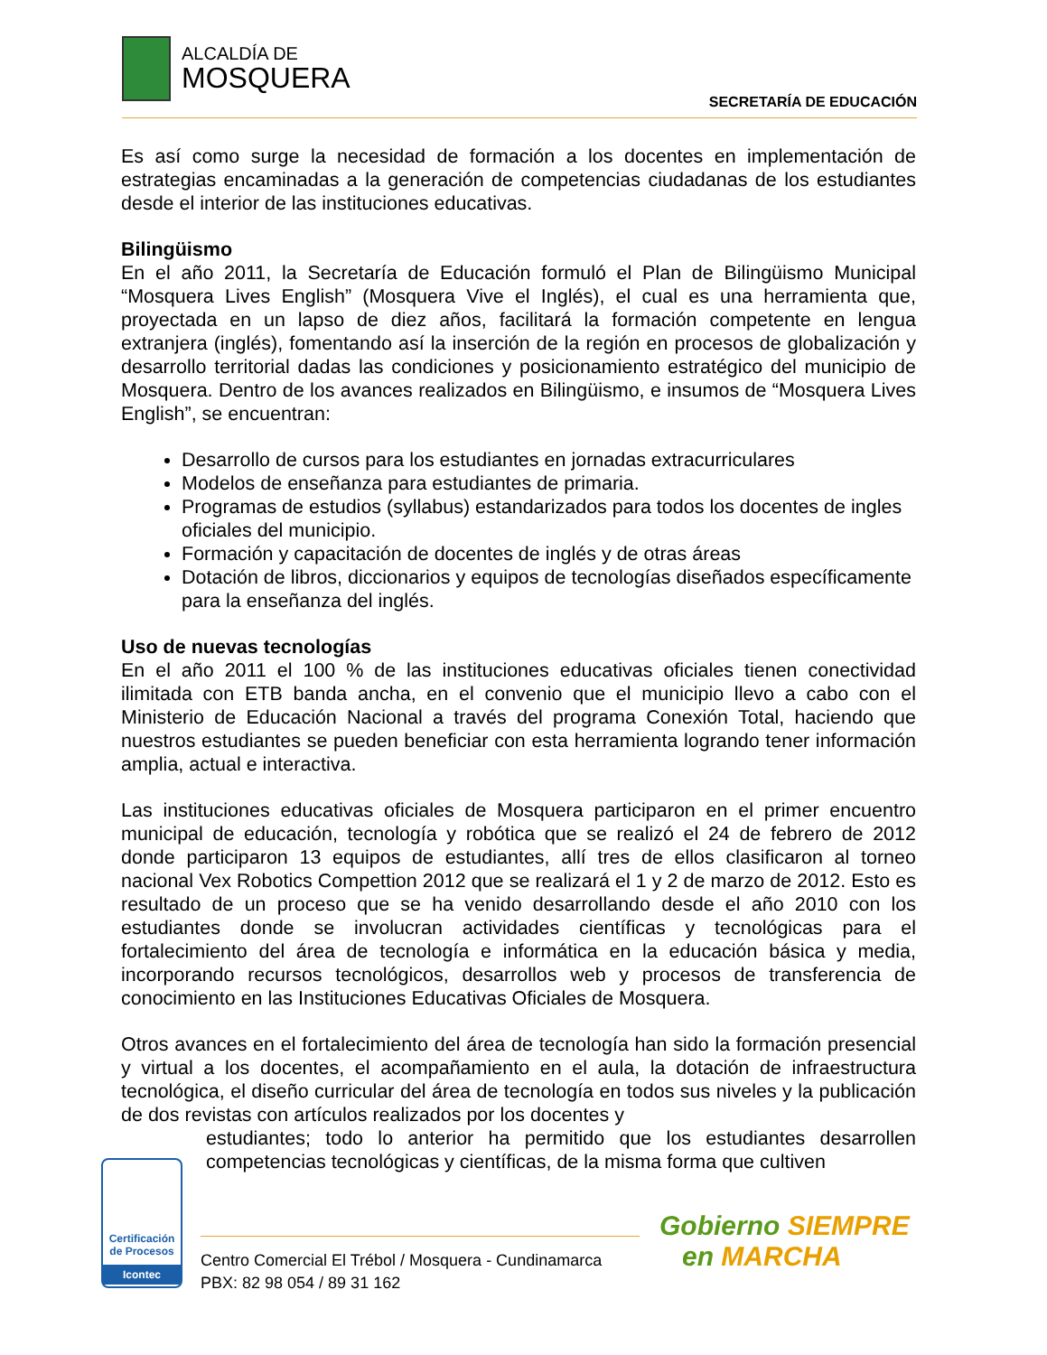ALCALDÍA DE
MOSQUERA
SECRETARÍA DE EDUCACIÓN
Es así como surge la necesidad de formación a los docentes en implementación de estrategias encaminadas a la generación de competencias ciudadanas de los estudiantes desde el interior de las instituciones educativas.
Bilingüismo
En el año 2011, la Secretaría de Educación formuló el Plan de Bilingüismo Municipal “Mosquera Lives English” (Mosquera Vive el Inglés), el cual es una herramienta que, proyectada en un lapso de diez años, facilitará la formación competente en lengua extranjera (inglés), fomentando así la inserción de la región en procesos de globalización y desarrollo territorial dadas las condiciones y posicionamiento estratégico del municipio de Mosquera. Dentro de los avances realizados en Bilingüismo, e insumos de “Mosquera Lives English”, se encuentran:
Desarrollo de cursos para los estudiantes en jornadas extracurriculares
Modelos de enseñanza para estudiantes de primaria.
Programas de estudios (syllabus) estandarizados para todos los docentes de ingles oficiales del municipio.
Formación y capacitación de docentes de inglés y de otras áreas
Dotación de libros, diccionarios y equipos de tecnologías diseñados específicamente para la enseñanza del inglés.
Uso de nuevas tecnologías
En el año 2011 el 100 % de las instituciones educativas oficiales tienen conectividad ilimitada con ETB banda ancha, en el convenio que el municipio llevo a cabo con el Ministerio de Educación Nacional a través del programa Conexión Total, haciendo que nuestros estudiantes se pueden beneficiar con esta herramienta logrando tener información amplia, actual e interactiva.
Las instituciones educativas oficiales de Mosquera participaron en el primer encuentro municipal de educación, tecnología y robótica que se realizó el 24 de febrero de 2012 donde participaron 13 equipos de estudiantes, allí tres de ellos clasificaron al torneo nacional Vex Robotics Compettion 2012 que se realizará el 1 y 2 de marzo de 2012. Esto es resultado de un proceso que se ha venido desarrollando desde el año 2010 con los estudiantes donde se involucran actividades científicas y tecnológicas para el fortalecimiento del área de tecnología e informática en la educación básica y media, incorporando recursos tecnológicos, desarrollos web y procesos de transferencia de conocimiento en las Instituciones Educativas Oficiales de Mosquera.
Otros avances en el fortalecimiento del área de tecnología han sido la formación presencial y virtual a los docentes, el acompañamiento en el aula, la dotación de infraestructura tecnológica, el diseño curricular del área de tecnología en todos sus niveles y la publicación de dos revistas con artículos realizados por los docentes y
estudiantes; todo lo anterior ha permitido que los estudiantes desarrollen competencias tecnológicas y científicas, de la misma forma que cultiven
Certificación de Procesos
Icontec
Centro Comercial El Trébol / Mosquera - Cundinamarca
PBX: 82 98 054 / 89 31 162
Gobierno SIEMPRE
en MARCHA